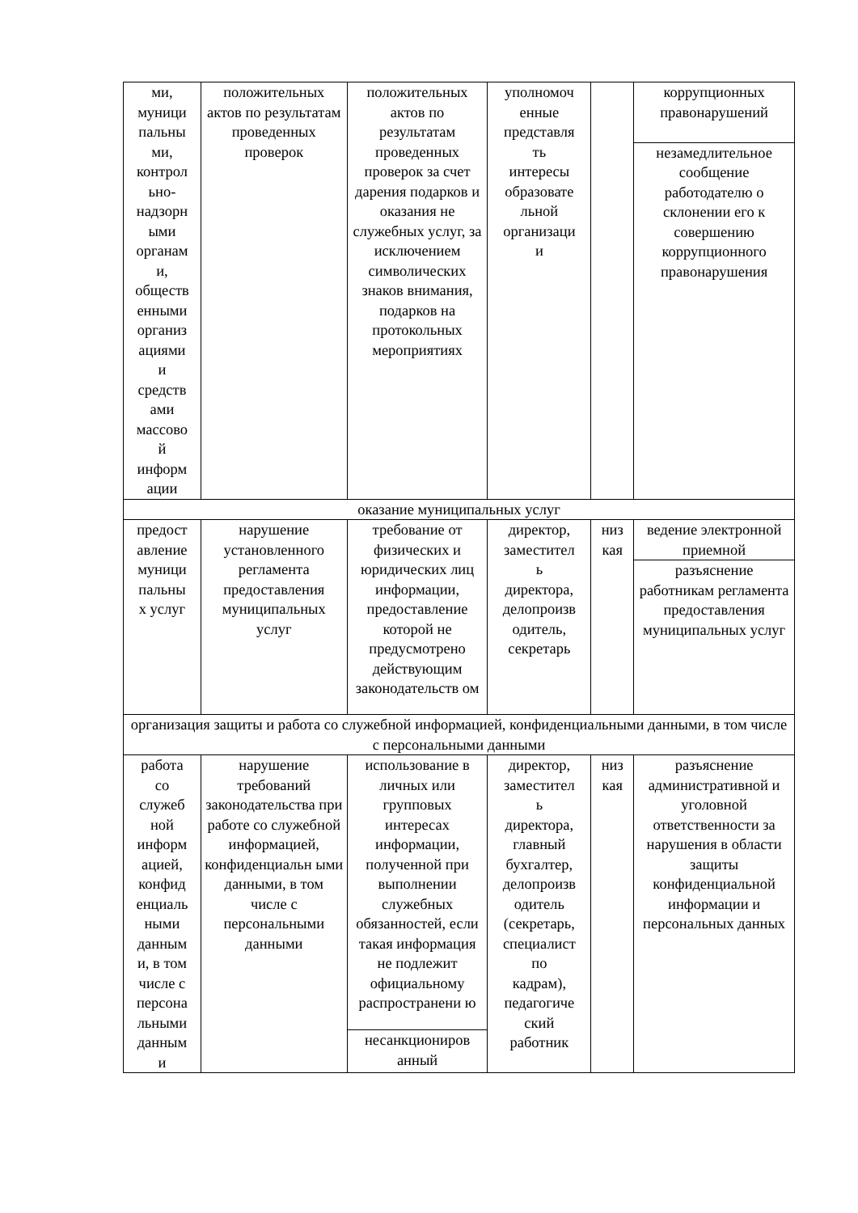| ми, муници пальны ми, контрол ьно- надзорн ыми органам и, обществ енными организ ациями и средств ами массово й информ ации | положительных актов по результатам проведенных проверок | положительных актов по результатам проведенных проверок за счет дарения подарков и оказания не служебных услуг, за исключением символических знаков внимания, подарков на протокольных мероприятиях | уполномоч енные представля ть интересы образовате льной организаци и | | коррупционных правонарушений |
| | | | | | незамедлительное сообщение работодателю о склонении его к совершению коррупционного правонарушения |
| оказание муниципальных услуг | | | | | |
| предост авление муници пальны х услуг | нарушение установленного регламента предоставления муниципальных услуг | требование от физических и юридических лиц информации, предоставление которой не предусмотрено действующим законодательств ом | директор, заместител ь директора, делопроизв одитель, секретарь | низ кая | ведение электронной приемной |
| | | | | | разъяснение работникам регламента предоставления муниципальных услуг |
| организация защиты и работа со служебной информацией, конфиденциальными данными, в том числе с персональными данными | | | | | |
| работа со служеб ной информ ацией, конфид енциаль ными данным и, в том числе с персона льными данным и | нарушение требований законодательства при работе со служебной информацией, конфиденциальн ыми данными, в том числе с персональными данными | использование в личных или групповых интересах информации, полученной при выполнении служебных обязанностей, если такая информация не подлежит официальному распространени ю | директор, заместител ь директора, главный бухгалтер, делопроизв одитель (секретарь, специалист по кадрам), педагогиче ский работник | низ кая | разъяснение административной и уголовной ответственности за нарушения в области защиты конфиденциальной информации и персональных данных |
| | | несанкциониров анный | | | |